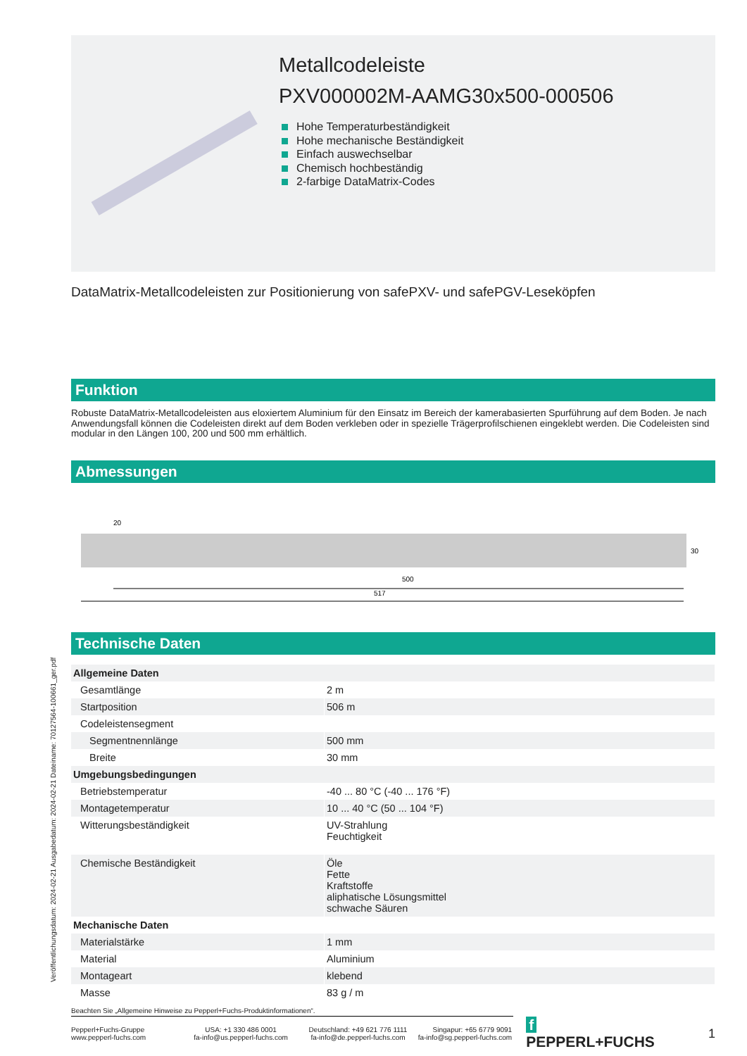Metallcodeleiste
PXV000002M-AAMG30x500-000506
Hohe Temperaturbeständigkeit
Hohe mechanische Beständigkeit
Einfach auswechselbar
Chemisch hochbeständig
2-farbige DataMatrix-Codes
DataMatrix-Metallcodeleisten zur Positionierung von safePXV- und safePGV-Leseköpfen
Funktion
Robuste DataMatrix-Metallcodeleisten aus eloxiertem Aluminium für den Einsatz im Bereich der kamerabasierten Spurführung auf dem Boden. Je nach Anwendungsfall können die Codeleisten direkt auf dem Boden verkleben oder in spezielle Trägerprofilschienen eingeklebt werden. Die Codeleisten sind modular in den Längen 100, 200 und 500 mm erhältlich.
Abmessungen
20
500
517
30
Technische Daten
| Allgemeine Daten | |
| Gesamtlänge | 2 m |
| Startposition | 506 m |
| Codeleistensegment | |
| Segmentnennlänge | 500 mm |
| Breite | 30 mm |
| Umgebungsbedingungen | |
| Betriebstemperatur | -40 ... 80 °C (-40 ... 176 °F) |
| Montagetemperatur | 10 ... 40 °C (50 ... 104 °F) |
| Witterungsbeständigkeit | UV-Strahlung Feuchtigkeit |
| Chemische Beständigkeit | Öle Fette Kraftstoffe aliphatische Lösungsmittel schwache Säuren |
| Mechanische Daten | |
| Materialstärke | 1 mm |
| Material | Aluminium |
| Montageart | klebend |
| Masse | 83 g / m |
Veröffentlichungsdatum: 2024-02-21 Ausgabedatum: 2024-02-21 Dateiname: 70127564-100661_ger.pdf
Beachten Sie „Allgemeine Hinweise zu Pepperl+Fuchs-Produktinformationen“.
Pepperl+Fuchs-Gruppe
www.pepperl-fuchs.com
USA: +1 330 486 0001
fa-info@us.pepperl-fuchs.com
Deutschland: +49 621 776 1111
fa-info@de.pepperl-fuchs.com
Singapur: +65 6779 9091
fa-info@sg.pepperl-fuchs.com
f PEPPERL+FUCHS
1